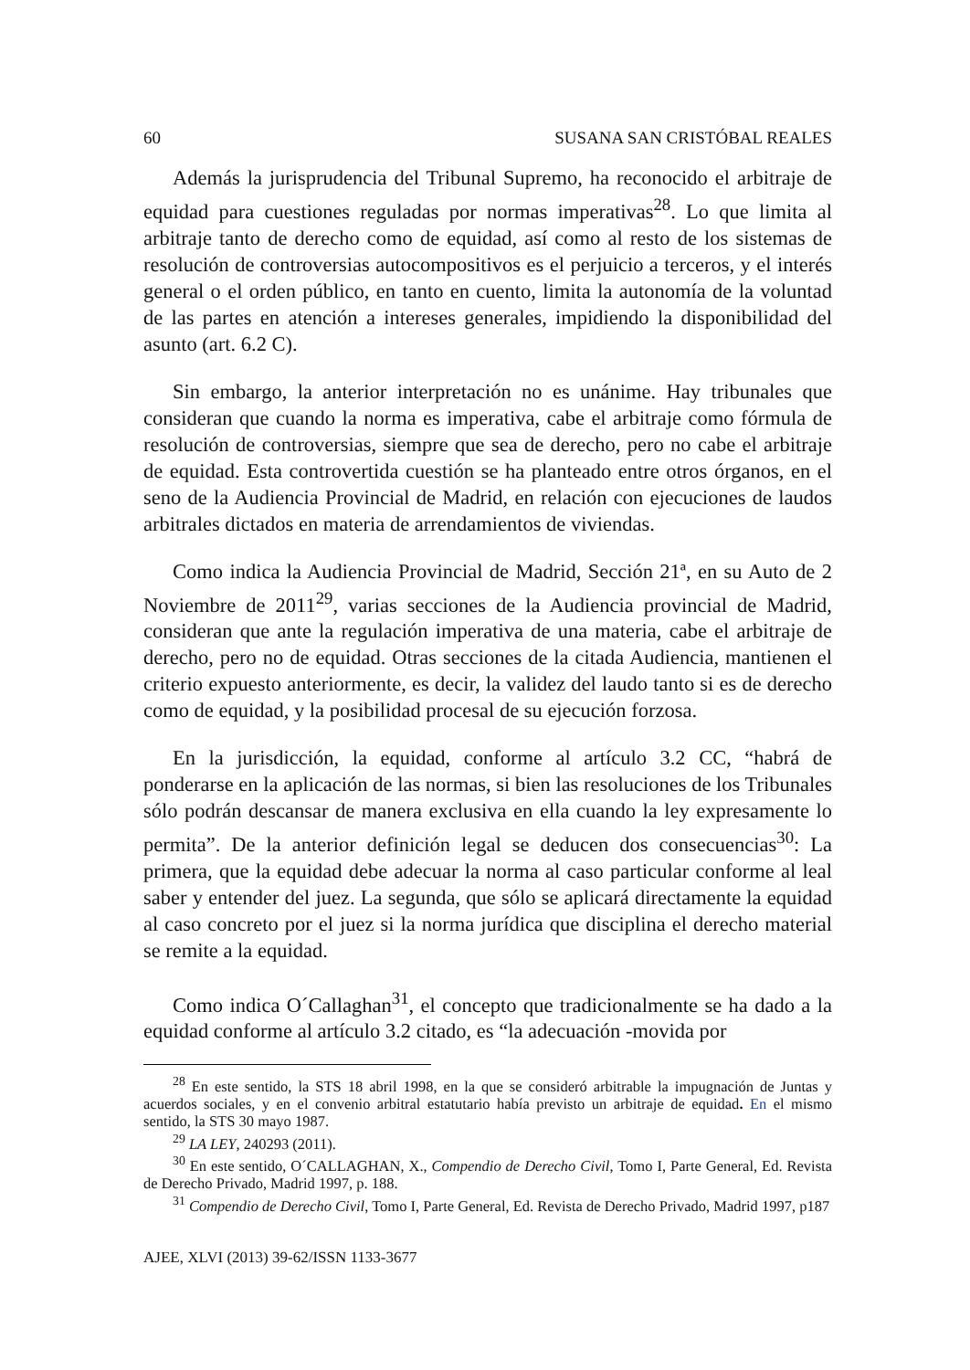60 SUSANA SAN CRISTÓBAL REALES
Además la jurisprudencia del Tribunal Supremo, ha reconocido el arbitraje de equidad para cuestiones reguladas por normas imperativas<sup>28</sup>. Lo que limita al arbitraje tanto de derecho como de equidad, así como al resto de los sistemas de resolución de controversias autocompositivos es el perjuicio a terceros, y el interés general o el orden público, en tanto en cuento, limita la autonomía de la voluntad de las partes en atención a intereses generales, impidiendo la disponibilidad del asunto (art. 6.2 C).
Sin embargo, la anterior interpretación no es unánime. Hay tribunales que consideran que cuando la norma es imperativa, cabe el arbitraje como fórmula de resolución de controversias, siempre que sea de derecho, pero no cabe el arbitraje de equidad. Esta controvertida cuestión se ha planteado entre otros órganos, en el seno de la Audiencia Provincial de Madrid, en relación con ejecuciones de laudos arbitrales dictados en materia de arrendamientos de viviendas.
Como indica la Audiencia Provincial de Madrid, Sección 21ª, en su Auto de 2 Noviembre de 2011<sup>29</sup>, varias secciones de la Audiencia provincial de Madrid, consideran que ante la regulación imperativa de una materia, cabe el arbitraje de derecho, pero no de equidad. Otras secciones de la citada Audiencia, mantienen el criterio expuesto anteriormente, es decir, la validez del laudo tanto si es de derecho como de equidad, y la posibilidad procesal de su ejecución forzosa.
En la jurisdicción, la equidad, conforme al artículo 3.2 CC, “habrá de ponderarse en la aplicación de las normas, si bien las resoluciones de los Tribunales sólo podrán descansar de manera exclusiva en ella cuando la ley expresamente lo permita”. De la anterior definición legal se deducen dos consecuencias<sup>30</sup>: La primera, que la equidad debe adecuar la norma al caso particular conforme al leal saber y entender del juez. La segunda, que sólo se aplicará directamente la equidad al caso concreto por el juez si la norma jurídica que disciplina el derecho material se remite a la equidad.
Como indica O´Callaghan<sup>31</sup>, el concepto que tradicionalmente se ha dado a la equidad conforme al artículo 3.2 citado, es “la adecuación -movida por
<sup>28</sup> En este sentido, la STS 18 abril 1998, en la que se consideró arbitrable la impugnación de Juntas y acuerdos sociales, y en el convenio arbitral estatutario había previsto un arbitraje de equidad. En el mismo sentido, la STS 30 mayo 1987.
<sup>29</sup> LA LEY, 240293 (2011).
<sup>30</sup> En este sentido, O´CALLAGHAN, X., Compendio de Derecho Civil, Tomo I, Parte General, Ed. Revista de Derecho Privado, Madrid 1997, p. 188.
<sup>31</sup> Compendio de Derecho Civil, Tomo I, Parte General, Ed. Revista de Derecho Privado, Madrid 1997, p187
AJEE, XLVI (2013) 39-62/ISSN 1133-3677